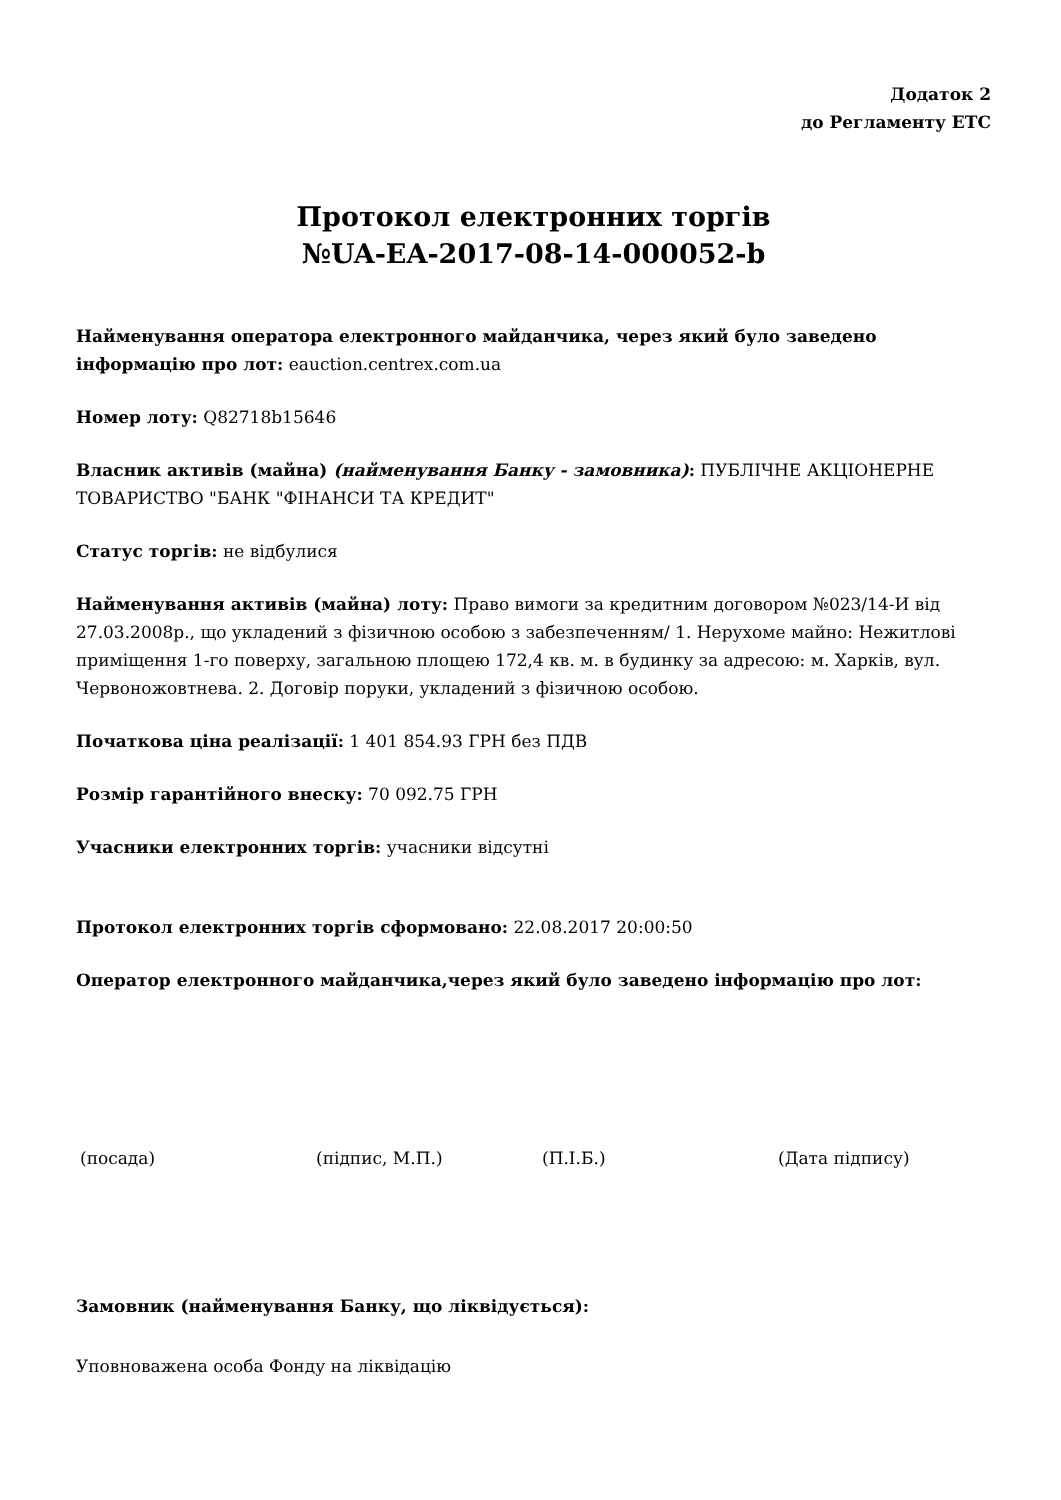Додаток 2
до Регламенту ЕТС
Протокол електронних торгів
№UA-EA-2017-08-14-000052-b
Найменування оператора електронного майданчика, через який було заведено інформацію про лот: eauction.centrex.com.ua
Номер лоту: Q82718b15646
Власник активів (майна) (найменування Банку - замовника): ПУБЛІЧНЕ АКЦІОНЕРНЕ ТОВАРИСТВО "БАНК "ФІНАНСИ ТА КРЕДИТ"
Статус торгів: не відбулися
Найменування активів (майна) лоту: Право вимоги за кредитним договором №023/14-И від 27.03.2008р., що укладений з фізичною особою з забезпеченням/ 1. Нерухоме майно: Нежитлові приміщення 1-го поверху, загальною площею 172,4 кв. м. в будинку за адресою: м. Харків, вул. Червоножовтнева. 2. Договір поруки, укладений з фізичною особою.
Початкова ціна реалізації: 1 401 854.93 ГРН без ПДВ
Розмір гарантійного внеску: 70 092.75 ГРН
Учасники електронних торгів: учасники відсутні
Протокол електронних торгів сформовано: 22.08.2017 20:00:50
Оператор електронного майданчика,через який було заведено інформацію про лот:
(посада) (підпис, М.П.) (П.І.Б.) (Дата підпису)
Замовник (найменування Банку, що ліквідується):
Уповноважена особа Фонду на ліквідацію